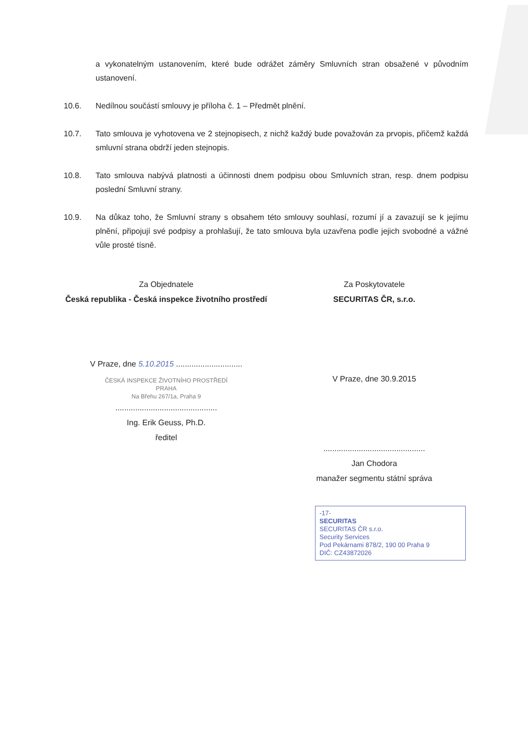a vykonatelným ustanovením, které bude odrážet záměry Smluvních stran obsažené v původním ustanovení.
10.6. Nedílnou součástí smlouvy je příloha č. 1 – Předmět plnění.
10.7. Tato smlouva je vyhotovena ve 2 stejnopisech, z nichž každý bude považován za prvopis, přičemž každá smluvní strana obdrží jeden stejnopis.
10.8. Tato smlouva nabývá platnosti a účinnosti dnem podpisu obou Smluvních stran, resp. dnem podpisu poslední Smluvní strany.
10.9. Na důkaz toho, že Smluvní strany s obsahem této smlouvy souhlasí, rozumí jí a zavazují se k jejímu plnění, připojují své podpisy a prohlašují, že tato smlouva byla uzavřena podle jejich svobodné a vážné vůle prosté tísně.
Za Objednatele
Česká republika - Česká inspekce životního prostředí
V Praze, dne 5.10.2015 ..............................
ČESKÁ INSPEKCE ŽIVOTNÍHO PROSTŘEDÍ
PRAHA
Na Břehu 267/1a, Praha 9
..............................................
Ing. Erik Geuss, Ph.D.
ředitel
Za Poskytovatele
SECURITAS ČR, s.r.o.
V Praze, dne 30.9.2015
..............................................
Jan Chodora
manažer segmentu státní správa
-17-
SECURITAS
SECURITAS ČR s.r.o.
Security Services
Pod Pekárnami 878/2, 190 00 Praha 9
DIČ: CZ43872026